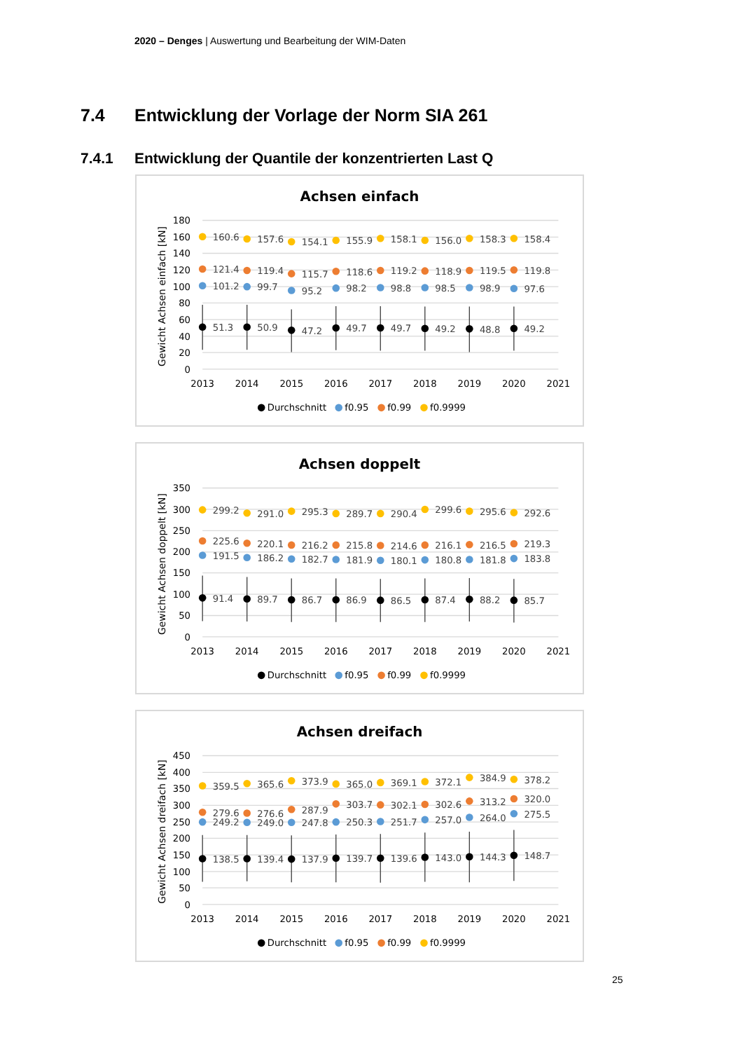2020 – Denges | Auswertung und Bearbeitung der WIM-Daten
7.4 Entwicklung der Vorlage der Norm SIA 261
7.4.1 Entwicklung der Quantile der konzentrierten Last Q
Achsen einfach
180
160
140
120
100
80
60
40
20
0
2013
2014
2015
2016
2017
2018
2019
2020
2021
Gewicht Achsen einfach [kN]
160.6
157.6
154.1
155.9
158.1
156.0
158.3
158.4
121.4
119.4
115.7
118.6
119.2
118.9
119.5
119.8
101.2
99.7
95.2
98.2
98.8
98.5
98.9
97.6
51.3
50.9
47.2
49.7
49.7
49.2
48.8
49.2
Durchschnitt
f0.95
f0.99
f0.9999
Achsen doppelt
350
300
250
200
150
100
50
0
2013
2014
2015
2016
2017
2018
2019
2020
2021
Gewicht Achsen doppelt [kN]
299.2
291.0
295.3
289.7
290.4
299.6
295.6
292.6
225.6
220.1
216.2
215.8
214.6
216.1
216.5
219.3
191.5
186.2
182.7
181.9
180.1
180.8
181.8
183.8
91.4
89.7
86.7
86.9
86.5
87.4
88.2
85.7
Durchschnitt
f0.95
f0.99
f0.9999
Achsen dreifach
450
400
350
300
250
200
150
100
50
0
2013
2014
2015
2016
2017
2018
2019
2020
2021
Gewicht Achsen dreifach [kN]
359.5
365.6
373.9
365.0
369.1
372.1
384.9
378.2
279.6
276.6
287.9
303.7
302.1
302.6
313.2
320.0
249.2
249.0
247.8
250.3
251.7
257.0
264.0
275.5
138.5
139.4
137.9
139.7
139.6
143.0
144.3
148.7
Durchschnitt
f0.95
f0.99
f0.9999
25